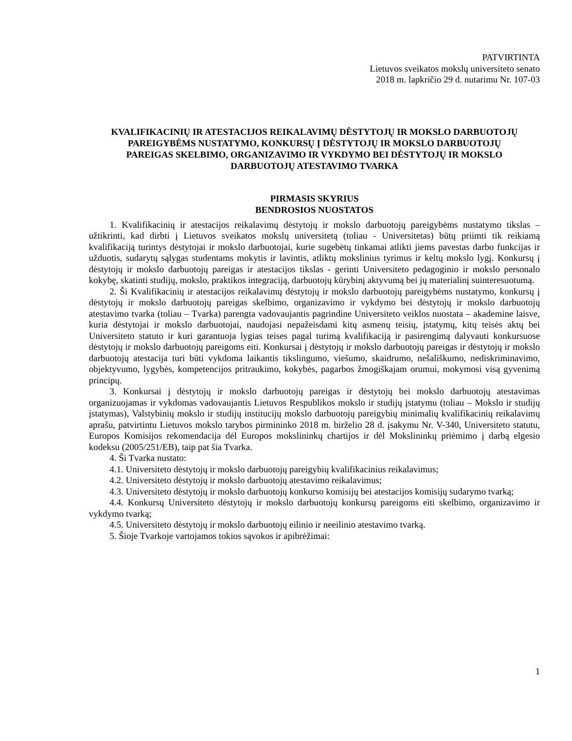PATVIRTINTA
Lietuvos sveikatos mokslų universiteto senato
2018 m. lapkričio 29 d. nutarimu Nr. 107-03
KVALIFIKACINIŲ IR ATESTACIJOS REIKALAVIMŲ DĖSTYTOJŲ IR MOKSLO DARBUOTOJŲ PAREIGYBĖMS NUSTATYMO, KONKURSŲ Į DĖSTYTOJŲ IR MOKSLO DARBUOTOJŲ PAREIGAS SKELBIMO, ORGANIZAVIMO IR VYKDYMO BEI DĖSTYTOJŲ IR MOKSLO DARBUOTOJŲ ATESTAVIMO TVARKA
PIRMASIS SKYRIUS
BENDROSIOS NUOSTATOS
1. Kvalifikacinių ir atestacijos reikalavimų dėstytojų ir mokslo darbuotojų pareigybėms nustatymo tikslas – užtikrinti, kad dirbti į Lietuvos sveikatos mokslų universitetą (toliau - Universitetas) būtų priimti tik reikiamą kvalifikaciją turintys dėstytojai ir mokslo darbuotojai, kurie sugebėtų tinkamai atlikti jiems pavestas darbo funkcijas ir užduotis, sudarytų sąlygas studentams mokytis ir lavintis, atliktų mokslinius tyrimus ir keltų mokslo lygį. Konkursų į dėstytojų ir mokslo darbuotojų pareigas ir atestacijos tikslas - gerinti Universiteto pedagoginio ir mokslo personalo kokybę, skatinti studijų, mokslo, praktikos integraciją, darbuotojų kūrybinį aktyvumą bei jų materialinį suinteresuotumą.
2. Ši Kvalifikacinių ir atestacijos reikalavimų dėstytojų ir mokslo darbuotojų pareigybėms nustatymo, konkursų į dėstytojų ir mokslo darbuotojų pareigas skelbimo, organizavimo ir vykdymo bei dėstytojų ir mokslo darbuotojų atestavimo tvarka (toliau – Tvarka) parengta vadovaujantis pagrindine Universiteto veiklos nuostata – akademine laisve, kuria dėstytojai ir mokslo darbuotojai, naudojasi nepažeisdami kitų asmenų teisių, įstatymų, kitų teisės aktų bei Universiteto statuto ir kuri garantuoja lygias teises pagal turimą kvalifikaciją ir pasirengimą dalyvauti konkursuose dėstytojų ir mokslo darbuotojų pareigoms eiti. Konkursai į dėstytojų ir mokslo darbuotojų pareigas ir dėstytojų ir mokslo darbuotojų atestacija turi būti vykdoma laikantis tikslingumo, viešumo, skaidrumo, nešališkumo, nediskriminavimo, objektyvumo, lygybės, kompetencijos pritraukimo, kokybės, pagarbos žmogiškajam orumui, mokymosi visą gyvenimą principų.
3. Konkursai į dėstytojų ir mokslo darbuotojų pareigas ir dėstytojų bei mokslo darbuotojų atestavimas organizuojamas ir vykdomas vadovaujantis Lietuvos Respublikos mokslo ir studijų įstatymu (toliau – Mokslo ir studijų įstatymas), Valstybinių mokslo ir studijų institucijų mokslo darbuotojų pareigybių minimalių kvalifikacinių reikalavimų aprašu, patvirtintu Lietuvos mokslo tarybos pirmininko 2018 m. birželio 28 d. įsakymu Nr. V-340, Universiteto statutu, Europos Komisijos rekomendacija dėl Europos mokslininkų chartijos ir dėl Mokslininkų priėmimo į darbą elgesio kodeksu (2005/251/EB), taip pat šia Tvarka.
4. Ši Tvarka nustato:
4.1. Universiteto dėstytojų ir mokslo darbuotojų pareigybių kvalifikacinius reikalavimus;
4.2. Universiteto dėstytojų ir mokslo darbuotojų atestavimo reikalavimus;
4.3. Universiteto dėstytojų ir mokslo darbuotojų konkurso komisijų bei atestacijos komisijų sudarymo tvarką;
4.4. Konkursų Universiteto dėstytojų ir mokslo darbuotojų konkursų pareigoms eiti skelbimo, organizavimo ir vykdymo tvarką;
4.5. Universiteto dėstytojų ir mokslo darbuotojų eilinio ir neeilinio atestavimo tvarką.
5. Šioje Tvarkoje vartojamos tokios sąvokos ir apibrėžimai:
1